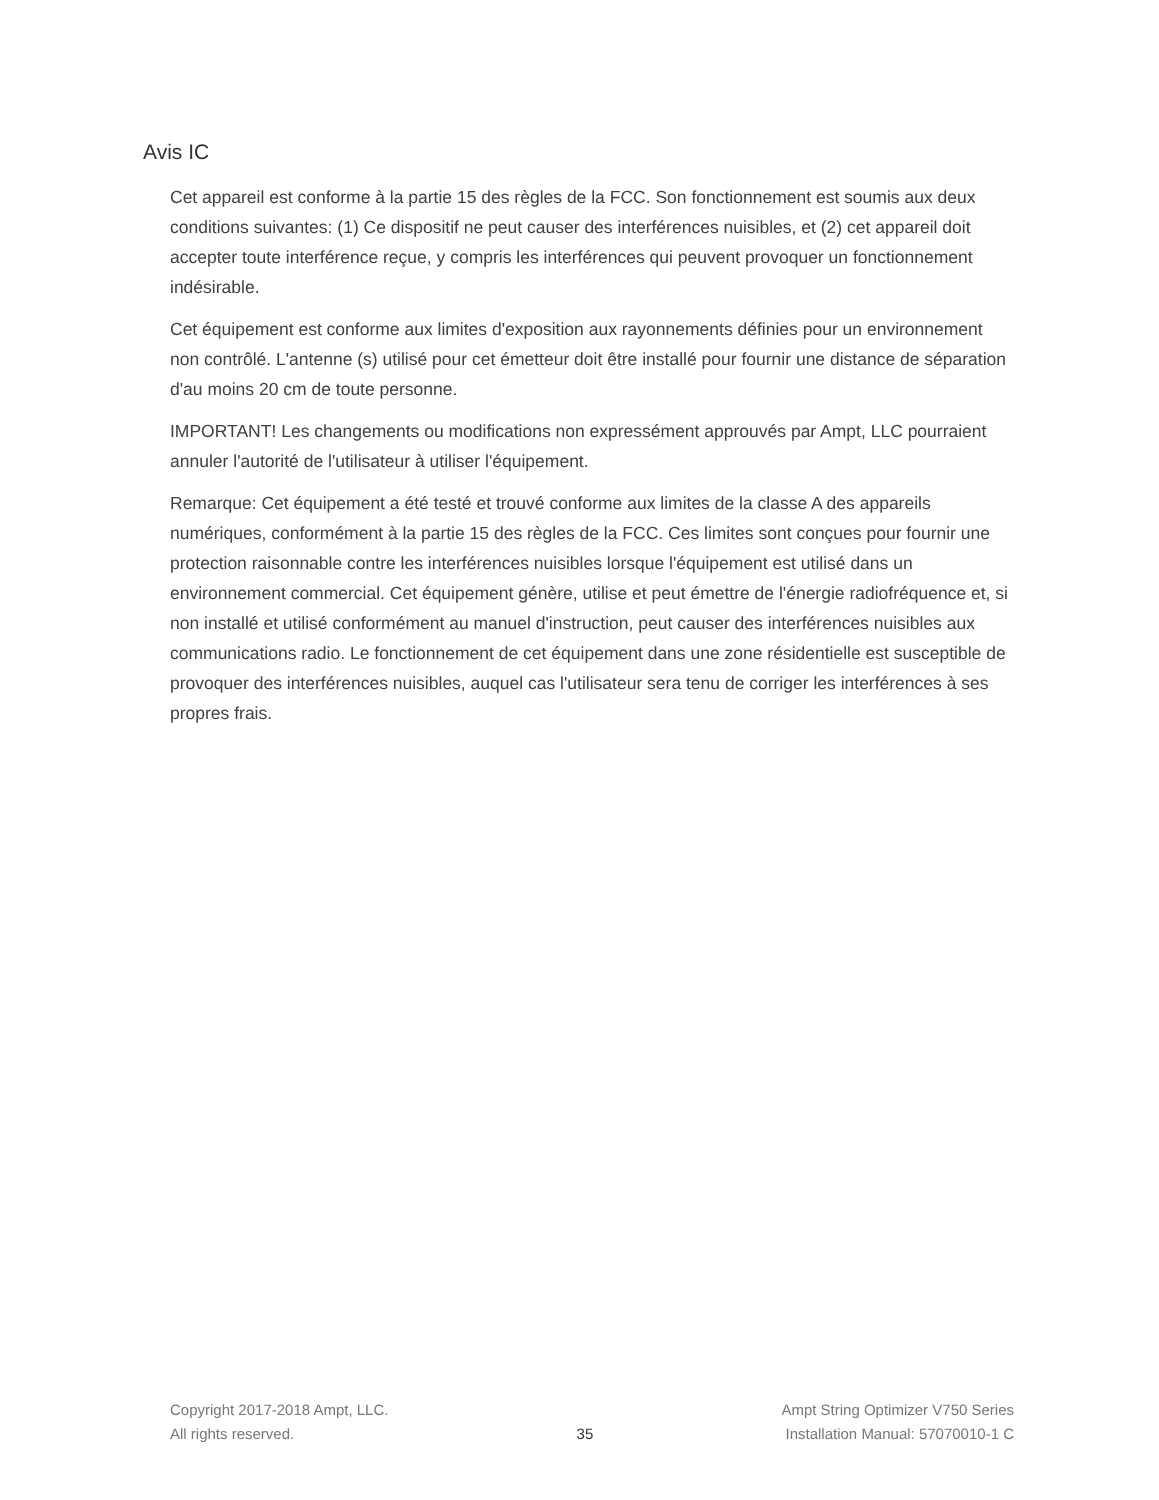Avis IC
Cet appareil est conforme à la partie 15 des règles de la FCC. Son fonctionnement est soumis aux deux conditions suivantes: (1) Ce dispositif ne peut causer des interférences nuisibles, et (2) cet appareil doit accepter toute interférence reçue, y compris les interférences qui peuvent provoquer un fonctionnement indésirable.
Cet équipement est conforme aux limites d'exposition aux rayonnements définies pour un environnement non contrôlé. L'antenne (s) utilisé pour cet émetteur doit être installé pour fournir une distance de séparation d'au moins 20 cm de toute personne.
IMPORTANT! Les changements ou modifications non expressément approuvés par Ampt, LLC pourraient annuler l'autorité de l'utilisateur à utiliser l'équipement.
Remarque: Cet équipement a été testé et trouvé conforme aux limites de la classe A des appareils numériques, conformément à la partie 15 des règles de la FCC. Ces limites sont conçues pour fournir une protection raisonnable contre les interférences nuisibles lorsque l'équipement est utilisé dans un environnement commercial. Cet équipement génère, utilise et peut émettre de l'énergie radiofréquence et, si non installé et utilisé conformément au manuel d'instruction, peut causer des interférences nuisibles aux communications radio. Le fonctionnement de cet équipement dans une zone résidentielle est susceptible de provoquer des interférences nuisibles, auquel cas l'utilisateur sera tenu de corriger les interférences à ses propres frais.
Copyright 2017-2018 Ampt, LLC.
All rights reserved.
35 Ampt String Optimizer V750 Series
Installation Manual: 57070010-1 C